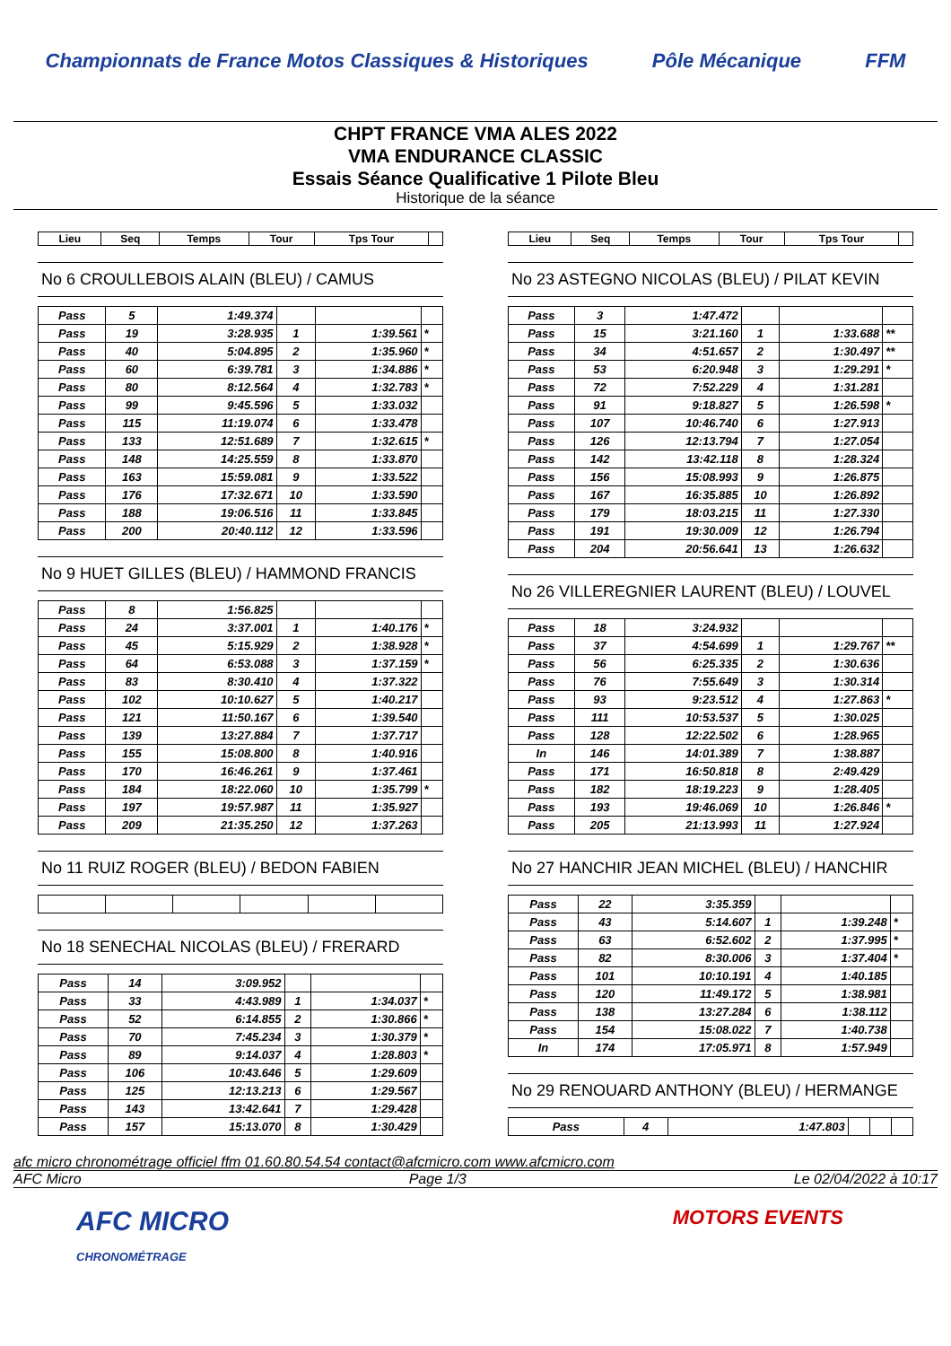Championnats de France Motos Classiques & Historiques Pôle Mécanique FFM
CHPT FRANCE VMA ALES 2022
VMA ENDURANCE CLASSIC
Essais Séance Qualificative 1 Pilote Bleu
Historique de la séance
| Lieu | Seq | Temps | Tour | Tps Tour | |
| --- | --- | --- | --- | --- | --- |
No 6 CROULLEBOIS ALAIN (BLEU) / CAMUS
| Pass | 5 | 1:49.374 | | | |
| Pass | 19 | 3:28.935 | 1 | 1:39.561 | * |
| Pass | 40 | 5:04.895 | 2 | 1:35.960 | * |
| Pass | 60 | 6:39.781 | 3 | 1:34.886 | * |
| Pass | 80 | 8:12.564 | 4 | 1:32.783 | * |
| Pass | 99 | 9:45.596 | 5 | 1:33.032 | |
| Pass | 115 | 11:19.074 | 6 | 1:33.478 | |
| Pass | 133 | 12:51.689 | 7 | 1:32.615 | * |
| Pass | 148 | 14:25.559 | 8 | 1:33.870 | |
| Pass | 163 | 15:59.081 | 9 | 1:33.522 | |
| Pass | 176 | 17:32.671 | 10 | 1:33.590 | |
| Pass | 188 | 19:06.516 | 11 | 1:33.845 | |
| Pass | 200 | 20:40.112 | 12 | 1:33.596 | |
No 9 HUET GILLES (BLEU) / HAMMOND FRANCIS
| Pass | 8 | 1:56.825 | | | |
| Pass | 24 | 3:37.001 | 1 | 1:40.176 | * |
| Pass | 45 | 5:15.929 | 2 | 1:38.928 | * |
| Pass | 64 | 6:53.088 | 3 | 1:37.159 | * |
| Pass | 83 | 8:30.410 | 4 | 1:37.322 | |
| Pass | 102 | 10:10.627 | 5 | 1:40.217 | |
| Pass | 121 | 11:50.167 | 6 | 1:39.540 | |
| Pass | 139 | 13:27.884 | 7 | 1:37.717 | |
| Pass | 155 | 15:08.800 | 8 | 1:40.916 | |
| Pass | 170 | 16:46.261 | 9 | 1:37.461 | |
| Pass | 184 | 18:22.060 | 10 | 1:35.799 | * |
| Pass | 197 | 19:57.987 | 11 | 1:35.927 | |
| Pass | 209 | 21:35.250 | 12 | 1:37.263 | |
No 11 RUIZ ROGER (BLEU) / BEDON FABIEN
No 18 SENECHAL NICOLAS (BLEU) / FRERARD
| Pass | 14 | 3:09.952 | | | |
| Pass | 33 | 4:43.989 | 1 | 1:34.037 | * |
| Pass | 52 | 6:14.855 | 2 | 1:30.866 | * |
| Pass | 70 | 7:45.234 | 3 | 1:30.379 | * |
| Pass | 89 | 9:14.037 | 4 | 1:28.803 | * |
| Pass | 106 | 10:43.646 | 5 | 1:29.609 | |
| Pass | 125 | 12:13.213 | 6 | 1:29.567 | |
| Pass | 143 | 13:42.641 | 7 | 1:29.428 | |
| Pass | 157 | 15:13.070 | 8 | 1:30.429 | |
| Lieu | Seq | Temps | Tour | Tps Tour | |
| --- | --- | --- | --- | --- | --- |
No 23 ASTEGNO NICOLAS (BLEU) / PILAT KEVIN
| Pass | 3 | 1:47.472 | | | |
| Pass | 15 | 3:21.160 | 1 | 1:33.688 | ** |
| Pass | 34 | 4:51.657 | 2 | 1:30.497 | ** |
| Pass | 53 | 6:20.948 | 3 | 1:29.291 | * |
| Pass | 72 | 7:52.229 | 4 | 1:31.281 | |
| Pass | 91 | 9:18.827 | 5 | 1:26.598 | * |
| Pass | 107 | 10:46.740 | 6 | 1:27.913 | |
| Pass | 126 | 12:13.794 | 7 | 1:27.054 | |
| Pass | 142 | 13:42.118 | 8 | 1:28.324 | |
| Pass | 156 | 15:08.993 | 9 | 1:26.875 | |
| Pass | 167 | 16:35.885 | 10 | 1:26.892 | |
| Pass | 179 | 18:03.215 | 11 | 1:27.330 | |
| Pass | 191 | 19:30.009 | 12 | 1:26.794 | |
| Pass | 204 | 20:56.641 | 13 | 1:26.632 | |
No 26 VILLEREGNIER LAURENT (BLEU) / LOUVEL
| Pass | 18 | 3:24.932 | | | |
| Pass | 37 | 4:54.699 | 1 | 1:29.767 | ** |
| Pass | 56 | 6:25.335 | 2 | 1:30.636 | |
| Pass | 76 | 7:55.649 | 3 | 1:30.314 | |
| Pass | 93 | 9:23.512 | 4 | 1:27.863 | * |
| Pass | 111 | 10:53.537 | 5 | 1:30.025 | |
| Pass | 128 | 12:22.502 | 6 | 1:28.965 | |
| In | 146 | 14:01.389 | 7 | 1:38.887 | |
| Pass | 171 | 16:50.818 | 8 | 2:49.429 | |
| Pass | 182 | 18:19.223 | 9 | 1:28.405 | |
| Pass | 193 | 19:46.069 | 10 | 1:26.846 | * |
| Pass | 205 | 21:13.993 | 11 | 1:27.924 | |
No 27 HANCHIR JEAN MICHEL (BLEU) / HANCHIR
| Pass | 22 | 3:35.359 | | | |
| Pass | 43 | 5:14.607 | 1 | 1:39.248 | * |
| Pass | 63 | 6:52.602 | 2 | 1:37.995 | * |
| Pass | 82 | 8:30.006 | 3 | 1:37.404 | * |
| Pass | 101 | 10:10.191 | 4 | 1:40.185 | |
| Pass | 120 | 11:49.172 | 5 | 1:38.981 | |
| Pass | 138 | 13:27.284 | 6 | 1:38.112 | |
| Pass | 154 | 15:08.022 | 7 | 1:40.738 | |
| In | 174 | 17:05.971 | 8 | 1:57.949 | |
No 29 RENOUARD ANTHONY (BLEU) / HERMANGE
| Pass | 4 | 1:47.803 | | | |
afc micro chronométrage officiel ffm 01.60.80.54.54 contact@afcmicro.com www.afcmicro.com
AFC Micro Page 1/3 Le 02/04/2022 à 10:17
AFC MICRO
CHRONOMÉTRAGE MOTORS EVENTS